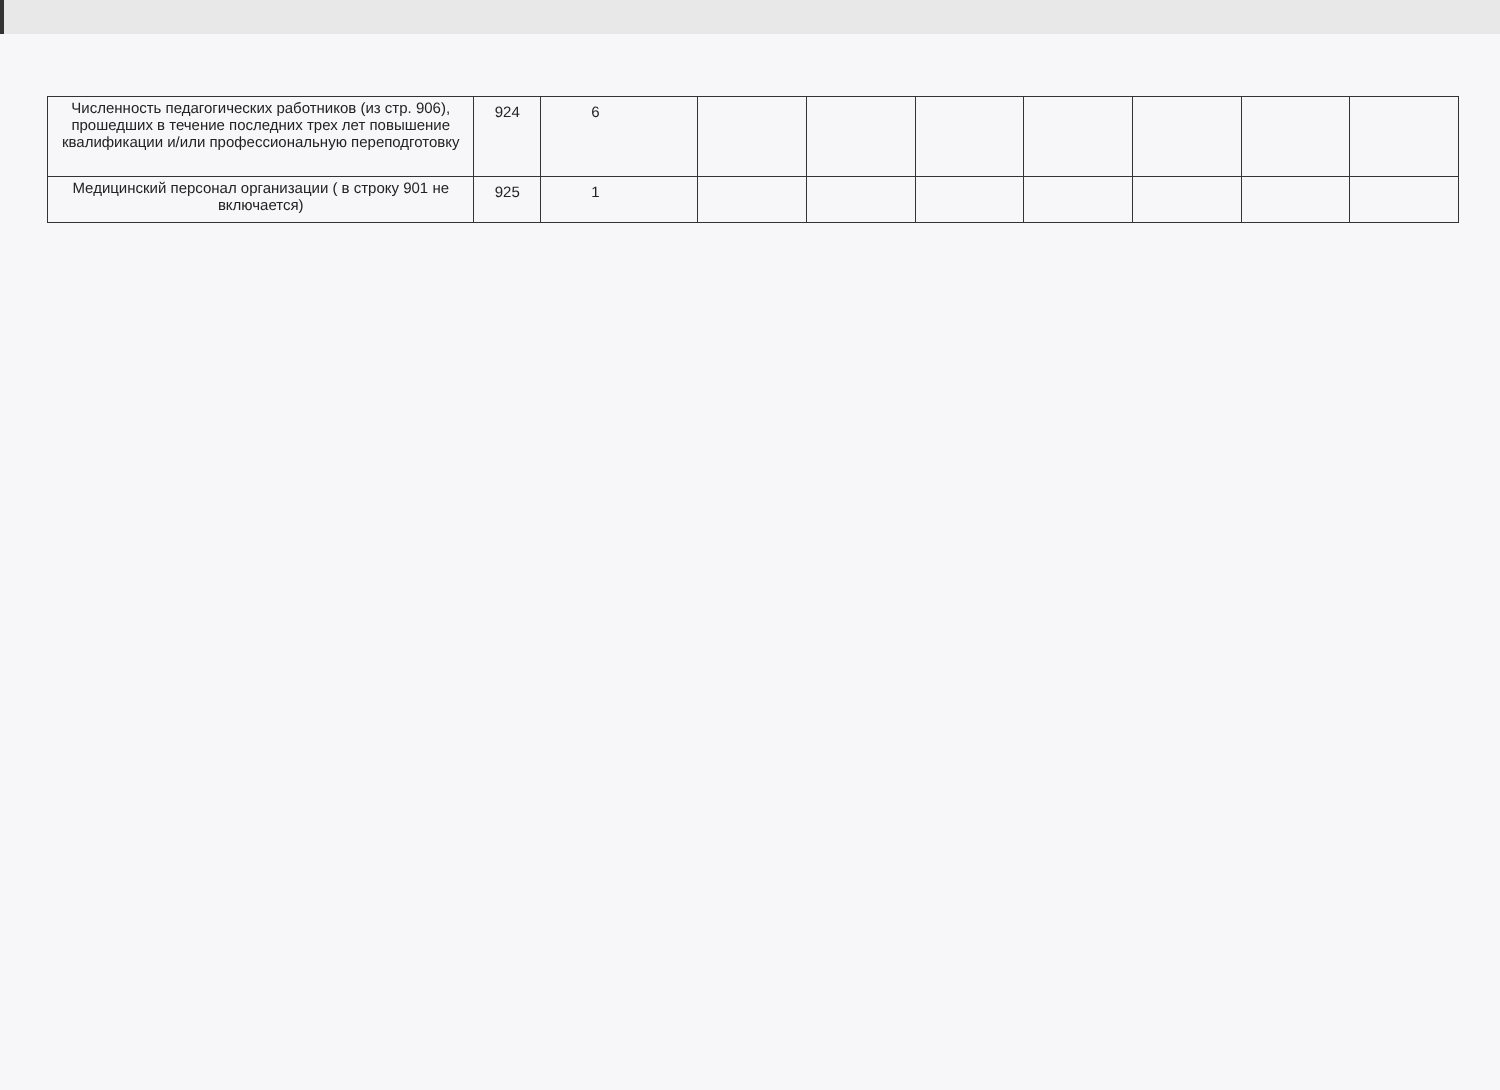| Численность педагогических работников (из стр. 906), прошедших в течение последних трех лет повышение квалификации и/или профессиональную переподготовку | 924 | 6 | | | | | | | |
| Медицинский персонал организации ( в строку 901 не включается) | 925 | 1 | | | | | | | |